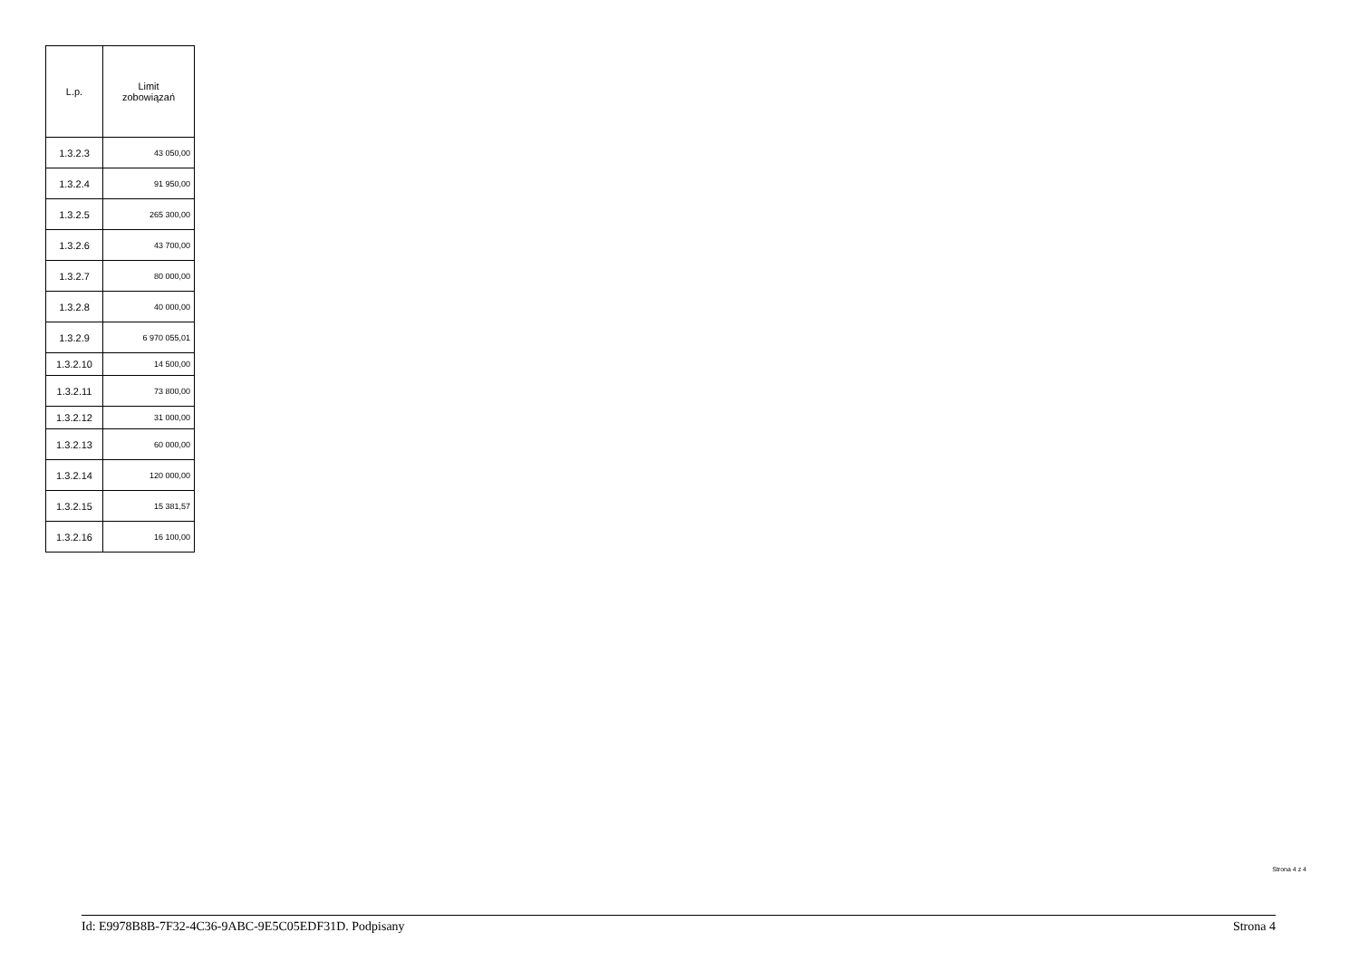| L.p. | Limit zobowiązań |
| --- | --- |
| 1.3.2.3 | 43 050,00 |
| 1.3.2.4 | 91 950,00 |
| 1.3.2.5 | 265 300,00 |
| 1.3.2.6 | 43 700,00 |
| 1.3.2.7 | 80 000,00 |
| 1.3.2.8 | 40 000,00 |
| 1.3.2.9 | 6 970 055,01 |
| 1.3.2.10 | 14 500,00 |
| 1.3.2.11 | 73 800,00 |
| 1.3.2.12 | 31 000,00 |
| 1.3.2.13 | 60 000,00 |
| 1.3.2.14 | 120 000,00 |
| 1.3.2.15 | 15 381,57 |
| 1.3.2.16 | 16 100,00 |
Strona 4 z 4
Id: E9978B8B-7F32-4C36-9ABC-9E5C05EDF31D. Podpisany Strona 4